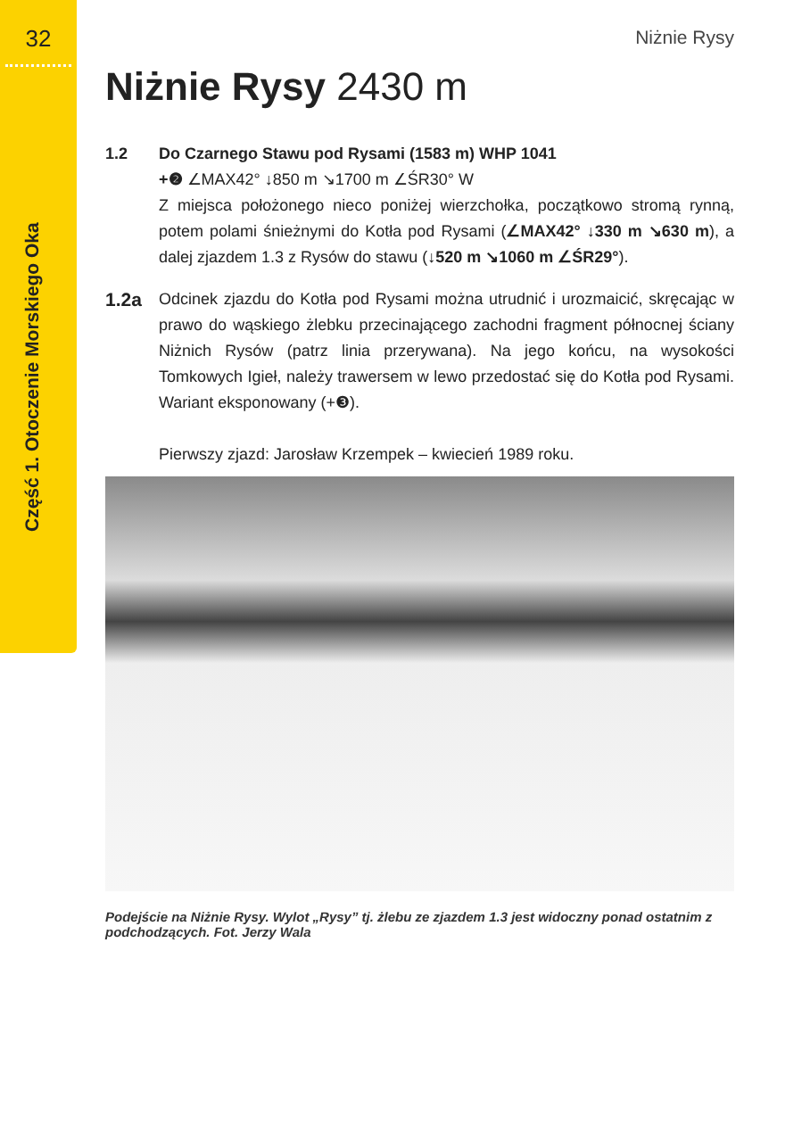32
Część 1. Otoczenie Morskiego Oka
Niżnie Rysy
Niżnie Rysy 2430 m
1.2 Do Czarnego Stawu pod Rysami (1583 m) WHP 1041
+❷ ∠MAX42° ↓850 m ↘1700 m ∠ŚR30° W
Z miejsca położonego nieco poniżej wierzchołka, początkowo stromą rynną, potem polami śnieżnymi do Kotła pod Rysami (∠MAX42° ↓330 m ↘630 m), a dalej zjazdem 1.3 z Rysów do stawu (↓520 m ↘1060 m ∠ŚR29°).
1.2a
Odcinek zjazdu do Kotła pod Rysami można utrudnić i urozmaicić, skręcając w prawo do wąskiego żlebku przecinającego zachodni fragment północnej ściany Niżnich Rysów (patrz linia przerywana). Na jego końcu, na wysokości Tomkowych Igieł, należy trawersem w lewo przedostać się do Kotła pod Rysami. Wariant eksponowany (+❸).
Pierwszy zjazd: Jarosław Krzempek – kwiecień 1989 roku.
Podejście na Niżnie Rysy. Wylot „Rysy” tj. żlebu ze zjazdem 1.3 jest widoczny ponad ostatnim z podchodzących. Fot. Jerzy Wala